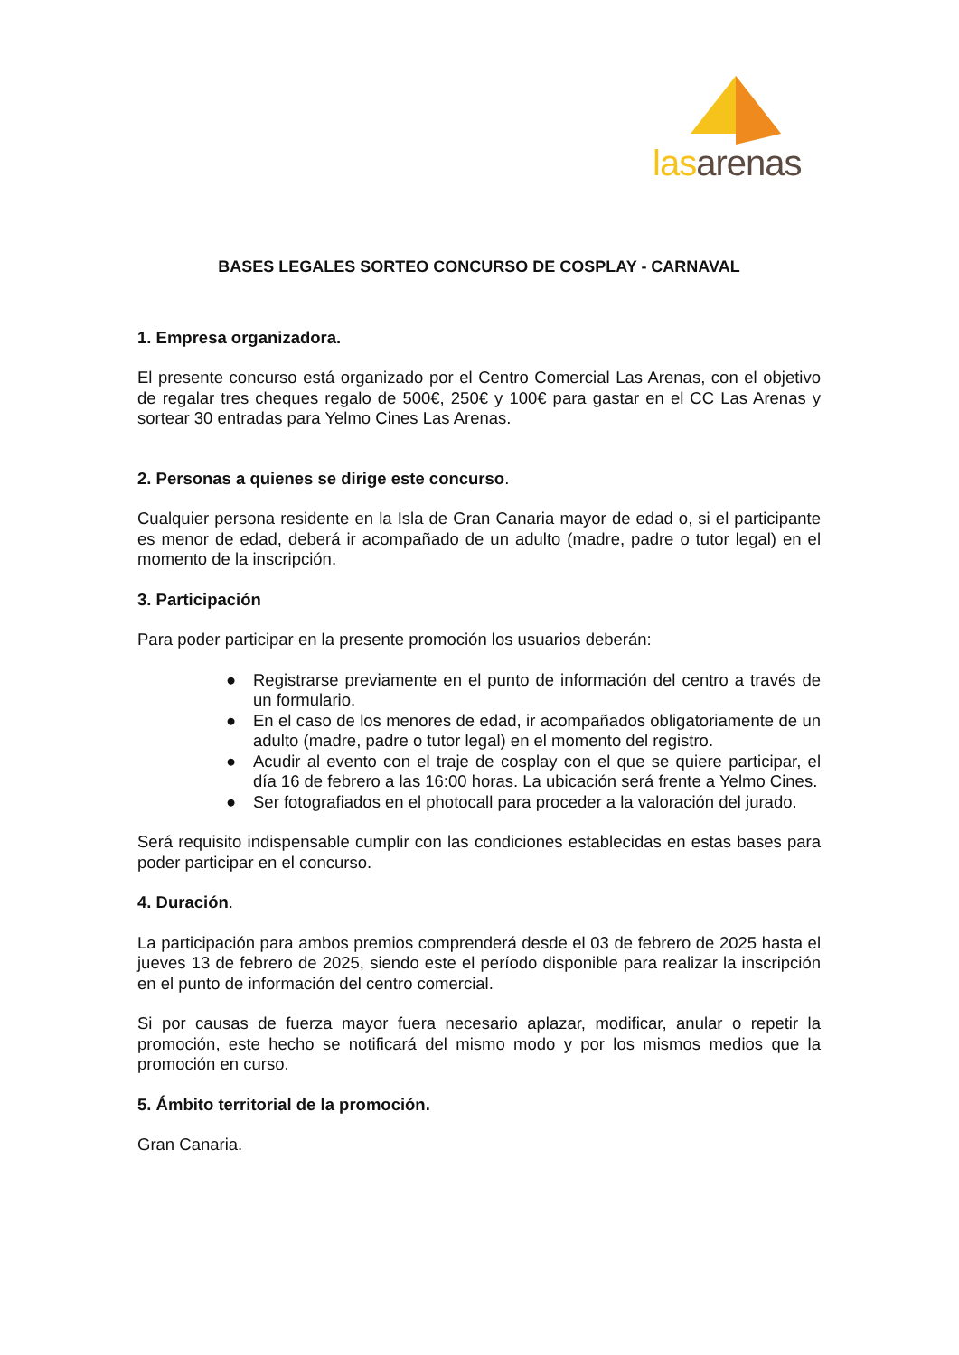las arenas
BASES LEGALES SORTEO CONCURSO DE COSPLAY - CARNAVAL
1. Empresa organizadora.
El presente concurso está organizado por el Centro Comercial Las Arenas, con el objetivo de regalar tres cheques regalo de 500€, 250€ y 100€ para gastar en el CC Las Arenas y sortear 30 entradas para Yelmo Cines Las Arenas.
2. Personas a quienes se dirige este concurso.
Cualquier persona residente en la Isla de Gran Canaria mayor de edad o, si el participante es menor de edad, deberá ir acompañado de un adulto (madre, padre o tutor legal) en el momento de la inscripción.
3. Participación
Para poder participar en la presente promoción los usuarios deberán:
● Registrarse previamente en el punto de información del centro a través de un formulario.
● En el caso de los menores de edad, ir acompañados obligatoriamente de un adulto (madre, padre o tutor legal) en el momento del registro.
● Acudir al evento con el traje de cosplay con el que se quiere participar, el día 16 de febrero a las 16:00 horas. La ubicación será frente a Yelmo Cines.
● Ser fotografiados en el photocall para proceder a la valoración del jurado.
Será requisito indispensable cumplir con las condiciones establecidas en estas bases para poder participar en el concurso.
4. Duración.
La participación para ambos premios comprenderá desde el 03 de febrero de 2025 hasta el jueves 13 de febrero de 2025, siendo este el período disponible para realizar la inscripción en el punto de información del centro comercial.
Si por causas de fuerza mayor fuera necesario aplazar, modificar, anular o repetir la promoción, este hecho se notificará del mismo modo y por los mismos medios que la promoción en curso.
5. Ámbito territorial de la promoción.
Gran Canaria.